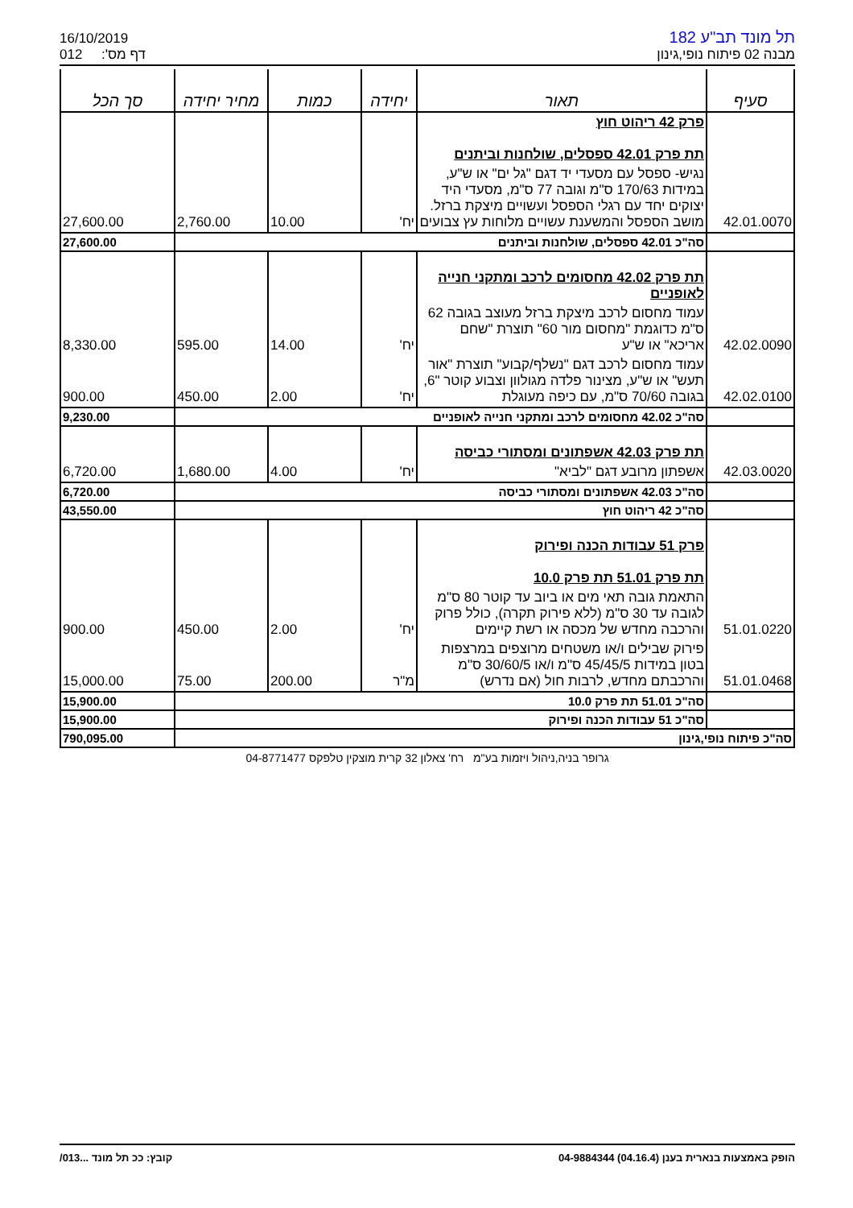16/10/2019
012 דף מס':
תל מונד תב"ע 182
מבנה 02 פיתוח נופי,גינון
| סעיף | תאור | יחידה | כמות | מחיר יחידה | סך הכל |
| --- | --- | --- | --- | --- | --- |
| | פרק 42 ריהוט חוץ תת פרק 42.01 ספסלים, שולחנות וביתנים | | | | |
| 42.01.0070 | נגיש- ספסל עם מסעדי יד דגם "גל ים" או ש"ע, במידות 170/63 ס"מ וגובה 77 ס"מ, מסעדי היד יצוקים יחד עם רגלי הספסל ועשויים מיצקת ברזל. מושב הספסל והמשענת עשויים מלוחות עץ צבועים | יח' | 10.00 | 2,760.00 | 27,600.00 |
| | סה"כ 42.01 ספסלים, שולחנות וביתנים | | | | 27,600.00 |
| | תת פרק 42.02 מחסומים לרכב ומתקני חנייה לאופניים | | | | |
| 42.02.0090 | עמוד מחסום לרכב מיצקת ברזל מעוצב בגובה 62 ס"מ כדוגמת "מחסום מור 60" תוצרת "שחם אריכא" או ש"ע | יח' | 14.00 | 595.00 | 8,330.00 |
| 42.02.0100 | עמוד מחסום לרכב דגם "נשלף/קבוע" תוצרת "אור תעש" או ש"ע, מצינור פלדה מגולוון וצבוע קוטר "6, בגובה 70/60 ס"מ, עם כיפה מעוגלת | יח' | 2.00 | 450.00 | 900.00 |
| | סה"כ 42.02 מחסומים לרכב ומתקני חנייה לאופניים | | | | 9,230.00 |
| | תת פרק 42.03 אשפתונים ומסתורי כביסה | | | | |
| 42.03.0020 | אשפתון מרובע דגם "לביא" | יח' | 4.00 | 1,680.00 | 6,720.00 |
| | סה"כ 42.03 אשפתונים ומסתורי כביסה | | | | 6,720.00 |
| | סה"כ 42 ריהוט חוץ | | | | 43,550.00 |
| | פרק 51 עבודות הכנה ופירוק תת פרק 51.01 תת פרק 10.0 | | | | |
| 51.01.0220 | התאמת גובה תאי מים או ביוב עד קוטר 80 ס"מ לגובה עד 30 ס"מ (ללא פירוק תקרה), כולל פרוק והרכבה מחדש של מכסה או רשת קיימים | יח' | 2.00 | 450.00 | 900.00 |
| 51.01.0468 | פירוק שבילים ו/או משטחים מרוצפים במרצפות בטון במידות 45/45/5 ס"מ ו/או 30/60/5 ס"מ והרכבתם מחדש, לרבות חול (אם נדרש) | מ"ר | 200.00 | 75.00 | 15,000.00 |
| | סה"כ 51.01 תת פרק 10.0 | | | | 15,900.00 |
| | סה"כ 51 עבודות הכנה ופירוק | | | | 15,900.00 |
| סה"כ פיתוח נופי,גינון | | | | | 790,095.00 |
גרופר בניה,ניהול ויזמות בע"מ רח' צאלון 32 קרית מוצקין טלפקס 04-8771477
הופק באמצעות בנארית בענן (04.16.4) 04-9884344 קובץ: ככ תל מונד ...013/